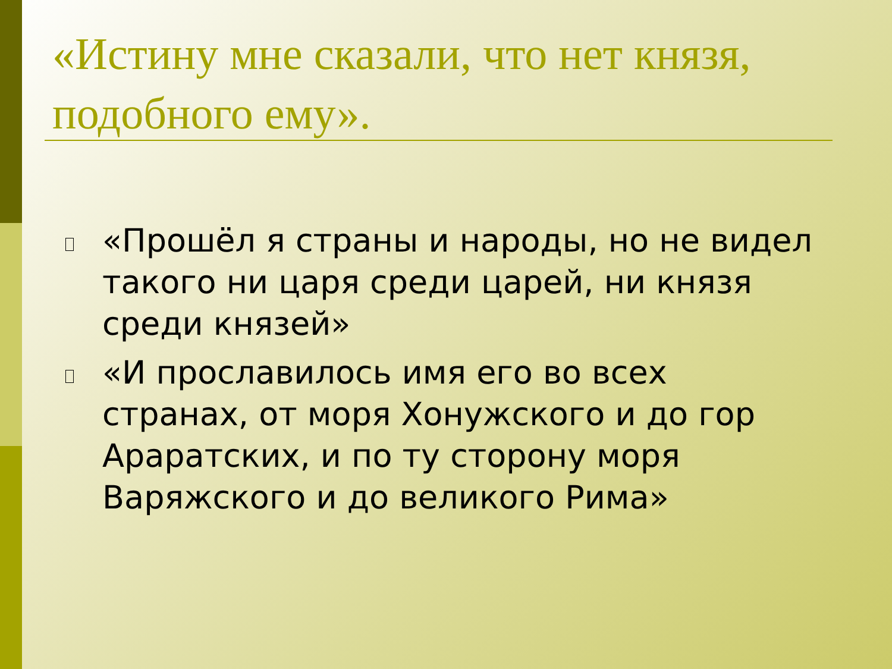«Истину мне сказали, что нет князя, подобного ему».
«Прошёл я страны и народы, но не видел такого ни царя среди царей, ни князя среди князей»
«И прославилось имя его во всех странах, от моря Хонужского и до гор Араратских, и по ту сторону моря Варяжского и до великого Рима»